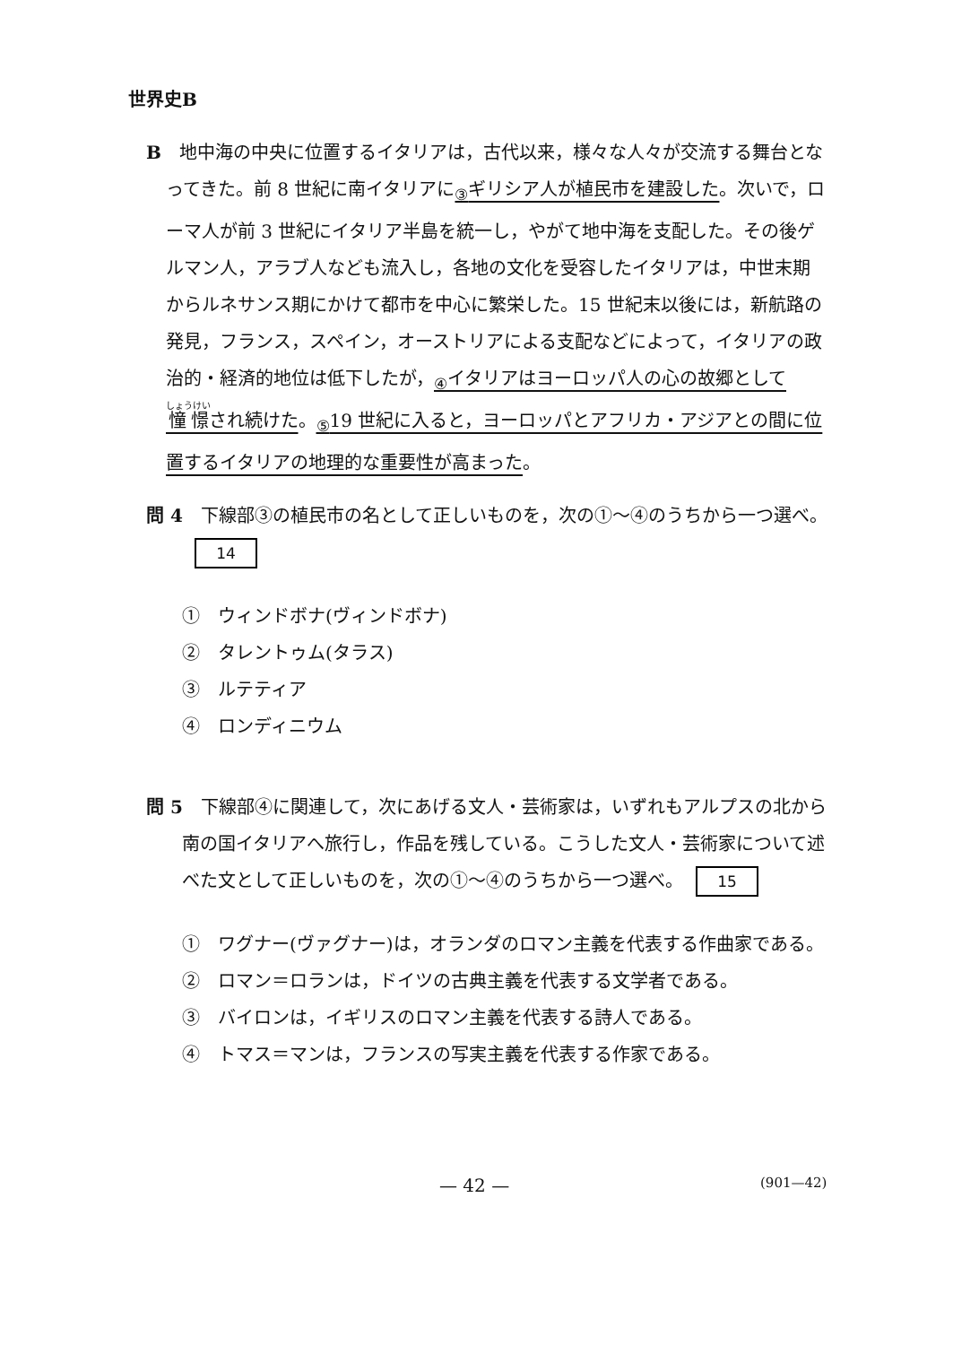世界史B
B　地中海の中央に位置するイタリアは，古代以来，様々な人々が交流する舞台となってきた。前 8 世紀に南イタリアに<sub>③</sub>ギリシア人が植民市を建設した。次いで，ローマ人が前 3 世紀にイタリア半島を統一し，やがて地中海を支配した。その後ゲルマン人，アラブ人なども流入し，各地の文化を受容したイタリアは，中世末期からルネサンス期にかけて都市を中心に繁栄した。15 世紀末以後には，新航路の発見，フランス，スペイン，オーストリアによる支配などによって，イタリアの政治的・経済的地位は低下したが，<sub>④</sub>イタリアはヨーロッパ人の心の故郷として憧憬され続けた。<sub>⑤</sub>19 世紀に入ると，ヨーロッパとアフリカ・アジアとの間に位置するイタリアの地理的な重要性が高まった。
問 4　下線部③の植民市の名として正しいものを，次の①～④のうちから一つ選べ。 14
①　ウィンドボナ(ヴィンドボナ)
②　タレントゥム(タラス)
③　ルテティア
④　ロンディニウム
問 5　下線部④に関連して，次にあげる文人・芸術家は，いずれもアルプスの北から南の国イタリアへ旅行し，作品を残している。こうした文人・芸術家について述べた文として正しいものを，次の①～④のうちから一つ選べ。 15
①　ワグナー(ヴァグナー)は，オランダのロマン主義を代表する作曲家である。
②　ロマン＝ロランは，ドイツの古典主義を代表する文学者である。
③　バイロンは，イギリスのロマン主義を代表する詩人である。
④　トマス＝マンは，フランスの写実主義を代表する作家である。
— 42 — (901—42)